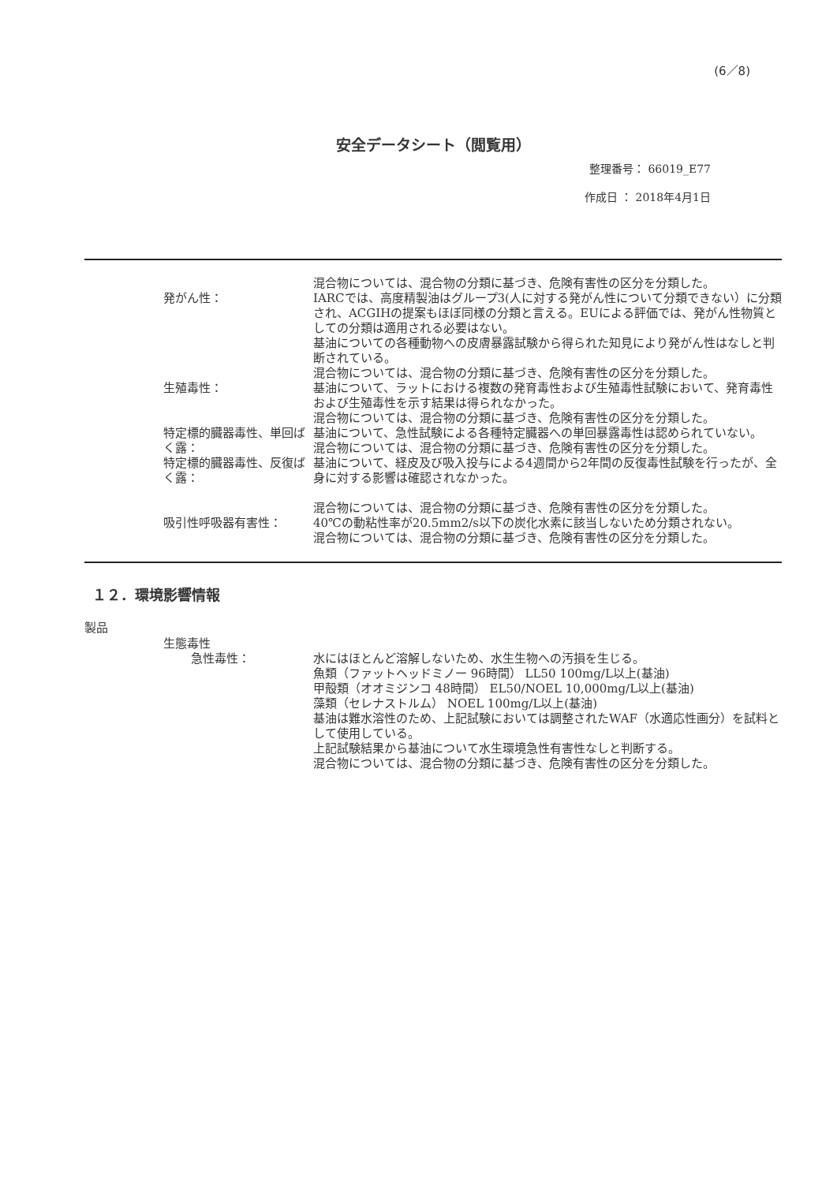(6／8)
安全データシート（閲覧用）
整理番号： 66019_E77
作成日 ： 2018年4月1日
混合物については、混合物の分類に基づき、危険有害性の区分を分類した。
発がん性： IARCでは、高度精製油はグループ3(人に対する発がん性について分類できない）に分類され、ACGIHの提案もほぼ同様の分類と言える。EUによる評価では、発がん性物質としての分類は適用される必要はない。
基油についての各種動物への皮膚暴露試験から得られた知見により発がん性はなしと判断されている。
混合物については、混合物の分類に基づき、危険有害性の区分を分類した。
生殖毒性： 基油について、ラットにおける複数の発育毒性および生殖毒性試験において、発育毒性および生殖毒性を示す結果は得られなかった。
混合物については、混合物の分類に基づき、危険有害性の区分を分類した。
特定標的臓器毒性、単回ばく露： 基油について、急性試験による各種特定臓器への単回暴露毒性は認められていない。
混合物については、混合物の分類に基づき、危険有害性の区分を分類した。
特定標的臓器毒性、反復ばく露： 基油について、経皮及び吸入投与による4週間から2年間の反復毒性試験を行ったが、全身に対する影響は確認されなかった。
混合物については、混合物の分類に基づき、危険有害性の区分を分類した。
吸引性呼吸器有害性： 40℃の動粘性率が20.5mm2/s以下の炭化水素に該当しないため分類されない。
混合物については、混合物の分類に基づき、危険有害性の区分を分類した。
１２．環境影響情報
製品
生態毒性
急性毒性： 水にはほとんど溶解しないため、水生生物への汚損を生じる。
魚類（ファットヘッドミノー 96時間） LL50 100mg/L以上(基油)
甲殻類（オオミジンコ 48時間） EL50/NOEL 10,000mg/L以上(基油)
藻類（セレナストルム） NOEL 100mg/L以上(基油)
基油は難水溶性のため、上記試験においては調整されたWAF（水適応性画分）を試料として使用している。
上記試験結果から基油について水生環境急性有害性なしと判断する。
混合物については、混合物の分類に基づき、危険有害性の区分を分類した。